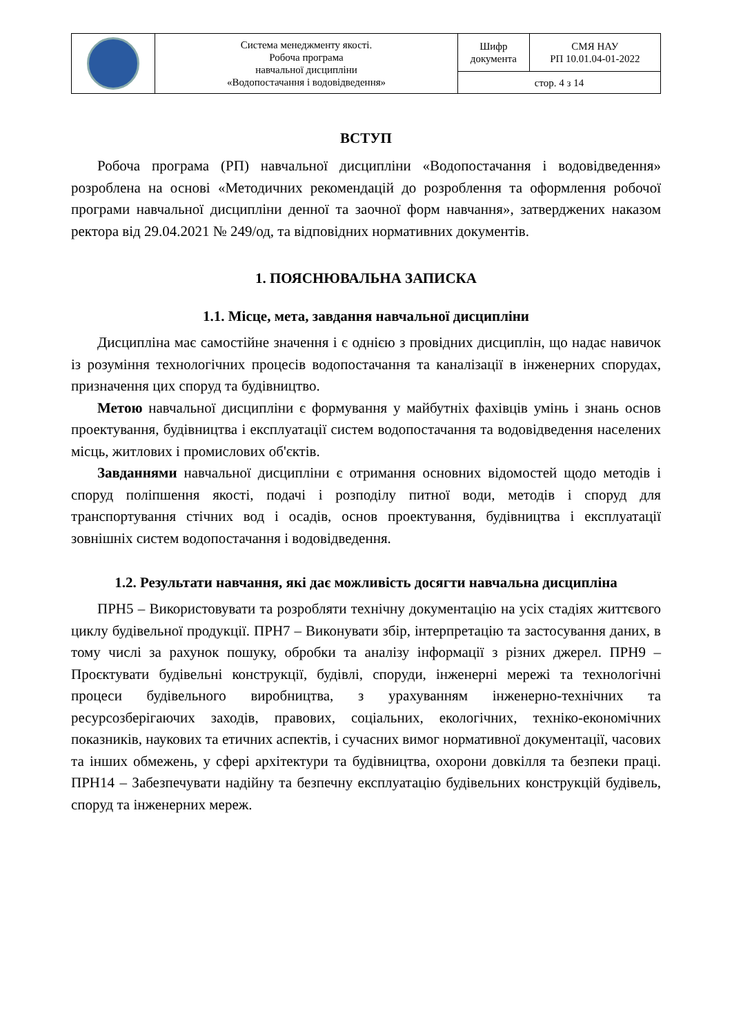| | Система менеджменту якості. Робоча програма навчальної дисципліни «Водопостачання і водовідведення» | Шифр документа | СМЯ НАУ РП 10.01.04-01-2022 |
| | | стор. 4 з 14 | |
ВСТУП
Робоча програма (РП) навчальної дисципліни «Водопостачання і водовідведення» розроблена на основі «Методичних рекомендацій до розроблення та оформлення робочої програми навчальної дисципліни денної та заочної форм навчання», затверджених наказом ректора від 29.04.2021 № 249/од, та відповідних нормативних документів.
1. ПОЯСНЮВАЛЬНА ЗАПИСКА
1.1. Місце, мета, завдання навчальної дисципліни
Дисципліна має самостійне значення і є однією з провідних дисциплін, що надає навичок із розуміння технологічних процесів водопостачання та каналізації в інженерних спорудах, призначення цих споруд та будівництво.
Метою навчальної дисципліни є формування у майбутніх фахівців умінь і знань основ проектування, будівництва і експлуатації систем водопостачання та водовідведення населених місць, житлових і промислових об'єктів.
Завданнями навчальної дисципліни є отримання основних відомостей щодо методів і споруд поліпшення якості, подачі і розподілу питної води, методів і споруд для транспортування стічних вод і осадів, основ проектування, будівництва і експлуатації зовнішніх систем водопостачання і водовідведення.
1.2. Результати навчання, які дає можливість досягти навчальна дисципліна
ПРН5 – Використовувати та розробляти технічну документацію на усіх стадіях життєвого циклу будівельної продукції. ПРН7 – Виконувати збір, інтерпретацію та застосування даних, в тому числі за рахунок пошуку, обробки та аналізу інформації з різних джерел. ПРН9 – Проєктувати будівельні конструкції, будівлі, споруди, інженерні мережі та технологічні процеси будівельного виробництва, з урахуванням інженерно-технічних та ресурсозберігаючих заходів, правових, соціальних, екологічних, техніко-економічних показників, наукових та етичних аспектів, і сучасних вимог нормативної документації, часових та інших обмежень, у сфері архітектури та будівництва, охорони довкілля та безпеки праці. ПРН14 – Забезпечувати надійну та безпечну експлуатацію будівельних конструкцій будівель, споруд та інженерних мереж.